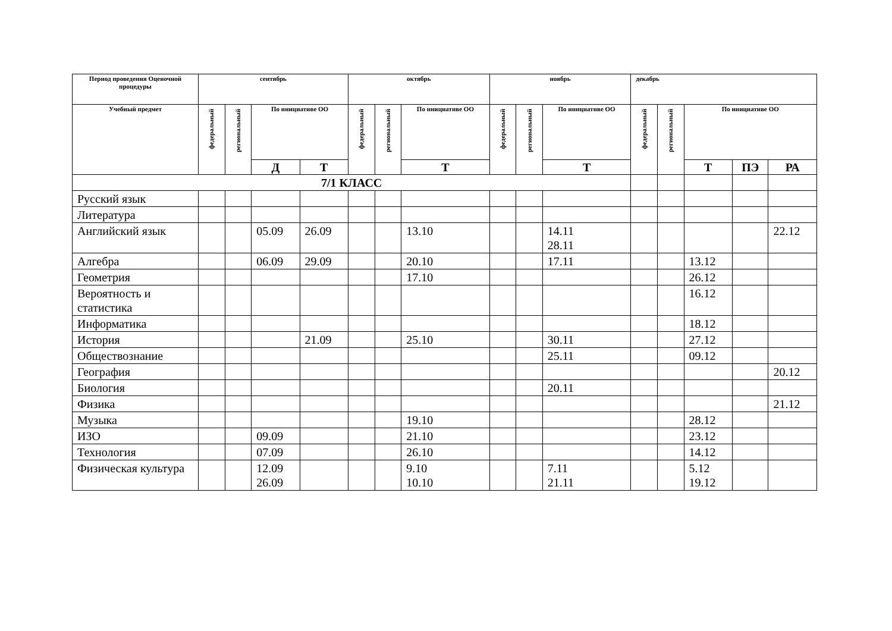| Период проведения Оценочной процедуры | сентябрь | | | | октябрь | | | ноябрь | | | декабрь | | | | |
| --- | --- | --- | --- | --- | --- | --- | --- | --- | --- | --- | --- | --- | --- | --- | --- |
| Учебный предмет | федеральный | региональный | По инициативе ОО | | федеральный | региональный | По инициативе ОО | федеральный | региональный | По инициативе ОО | федеральный | региональный | По инициативе ОО | | |
| | | | Д | Т | | | Т | | | Т | | | Т | ПЭ | РА |
| 7/1 КЛАСС | | | | | | | | | | | | | | | |
| Русский язык | | | | | | | | | | | | | | | |
| Литература | | | | | | | | | | | | | | | |
| Английский язык | | | 05.09 | 26.09 | | | 13.10 | | | 14.11 28.11 | | | | | 22.12 |
| Алгебра | | | 06.09 | 29.09 | | | 20.10 | | | 17.11 | | | 13.12 | | |
| Геометрия | | | | | | | 17.10 | | | | | | 26.12 | | |
| Вероятность и статистика | | | | | | | | | | | | | 16.12 | | |
| Информатика | | | | | | | | | | | | | 18.12 | | |
| История | | | | 21.09 | | | 25.10 | | | 30.11 | | | 27.12 | | |
| Обществознание | | | | | | | | | | 25.11 | | | 09.12 | | |
| География | | | | | | | | | | | | | | | 20.12 |
| Биология | | | | | | | | | | 20.11 | | | | | |
| Физика | | | | | | | | | | | | | | | 21.12 |
| Музыка | | | | | | | 19.10 | | | | | | 28.12 | | |
| ИЗО | | | 09.09 | | | | 21.10 | | | | | | 23.12 | | |
| Технология | | | 07.09 | | | | 26.10 | | | | | | 14.12 | | |
| Физическая культура | | | 12.09 26.09 | | | | 9.10 10.10 | | | 7.11 21.11 | | | 5.12 19.12 | | |